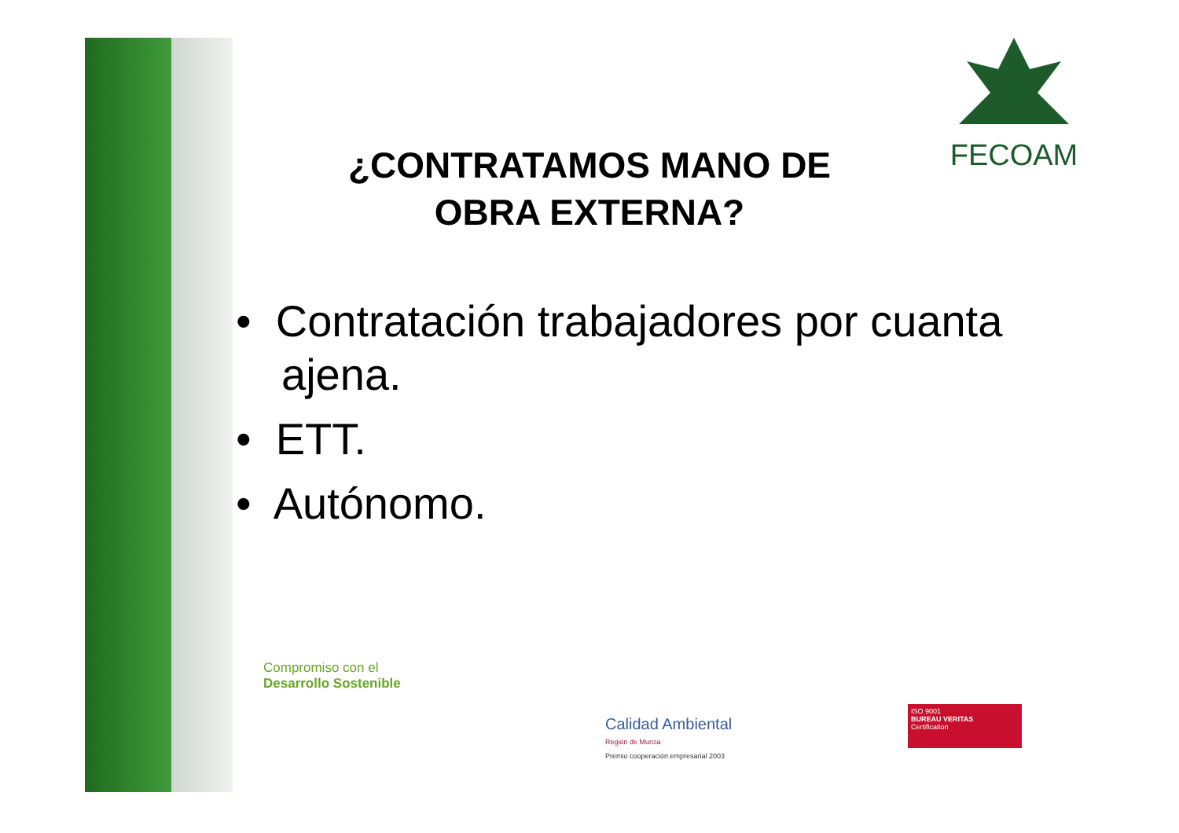FECOAM
¿CONTRATAMOS MANO DE OBRA EXTERNA?
• Contratación trabajadores por cuanta ajena.
• ETT.
• Autónomo.
Compromiso con el
Desarrollo Sostenible
Calidad Ambiental
Región de Murcia
Premio cooperación empresarial 2003
ISO 9001
BUREAU VERITAS
Certification